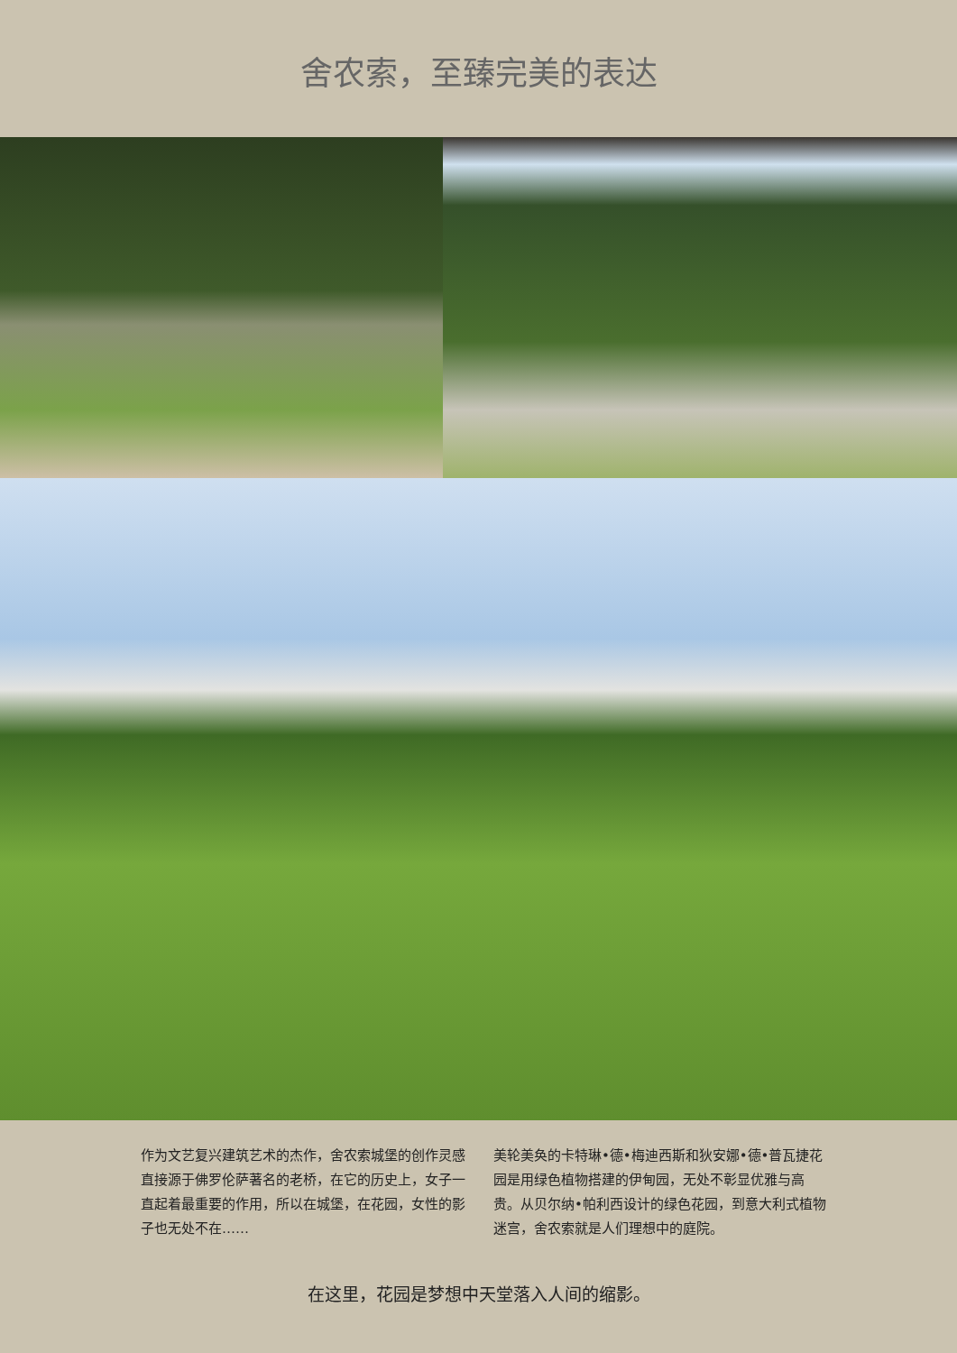舍农索，至臻完美的表达
作为文艺复兴建筑艺术的杰作，舍农索城堡的创作灵感直接源于佛罗伦萨著名的老桥，在它的历史上，女子一直起着最重要的作用，所以在城堡，在花园，女性的影子也无处不在……
美轮美奂的卡特琳•德•梅迪西斯和狄安娜•德•普瓦捷花园是用绿色植物搭建的伊甸园，无处不彰显优雅与高贵。从贝尔纳•帕利西设计的绿色花园，到意大利式植物迷宫，舍农索就是人们理想中的庭院。
在这里，花园是梦想中天堂落入人间的缩影。